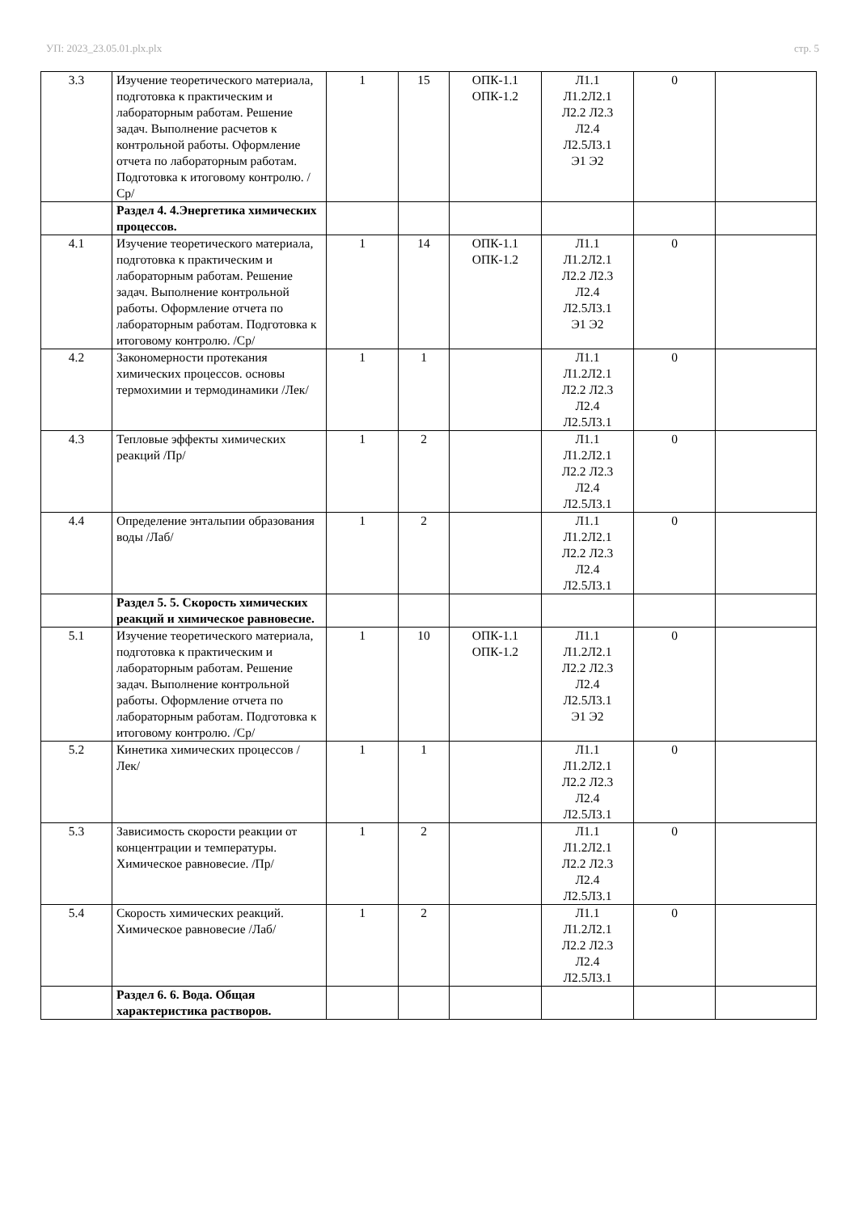УП: 2023_23.05.01.plx.plx стр. 5
| 3.3 | Изучение теоретического материала, подготовка к практическим и лабораторным работам. Решение задач. Выполнение расчетов к контрольной работы. Оформление отчета по лабораторным работам. Подготовка к итоговому контролю. /Ср/ | 1 | 15 | ОПК-1.1 ОПК-1.2 | Л1.1 Л1.2Л2.1 Л2.2 Л2.3 Л2.4 Л2.5Л3.1 Э1 Э2 | 0 | |
| | Раздел 4. 4.Энергетика химических процессов. | | | | | | |
| 4.1 | Изучение теоретического материала, подготовка к практическим и лабораторным работам. Решение задач. Выполнение контрольной работы. Оформление отчета по лабораторным работам. Подготовка к итоговому контролю. /Ср/ | 1 | 14 | ОПК-1.1 ОПК-1.2 | Л1.1 Л1.2Л2.1 Л2.2 Л2.3 Л2.4 Л2.5Л3.1 Э1 Э2 | 0 | |
| 4.2 | Закономерности протекания химических процессов. основы термохимии и термодинамики /Лек/ | 1 | 1 | | Л1.1 Л1.2Л2.1 Л2.2 Л2.3 Л2.4 Л2.5Л3.1 | 0 | |
| 4.3 | Тепловые эффекты химических реакций /Пр/ | 1 | 2 | | Л1.1 Л1.2Л2.1 Л2.2 Л2.3 Л2.4 Л2.5Л3.1 | 0 | |
| 4.4 | Определение энтальпии образования воды /Лаб/ | 1 | 2 | | Л1.1 Л1.2Л2.1 Л2.2 Л2.3 Л2.4 Л2.5Л3.1 | 0 | |
| | Раздел 5. 5. Скорость химических реакций и химическое равновесие. | | | | | | |
| 5.1 | Изучение теоретического материала, подготовка к практическим и лабораторным работам. Решение задач. Выполнение контрольной работы. Оформление отчета по лабораторным работам. Подготовка к итоговому контролю. /Ср/ | 1 | 10 | ОПК-1.1 ОПК-1.2 | Л1.1 Л1.2Л2.1 Л2.2 Л2.3 Л2.4 Л2.5Л3.1 Э1 Э2 | 0 | |
| 5.2 | Кинетика химических процессов /Лек/ | 1 | 1 | | Л1.1 Л1.2Л2.1 Л2.2 Л2.3 Л2.4 Л2.5Л3.1 | 0 | |
| 5.3 | Зависимость скорости реакции от концентрации и температуры. Химическое равновесие. /Пр/ | 1 | 2 | | Л1.1 Л1.2Л2.1 Л2.2 Л2.3 Л2.4 Л2.5Л3.1 | 0 | |
| 5.4 | Скорость химических реакций. Химическое равновесие /Лаб/ | 1 | 2 | | Л1.1 Л1.2Л2.1 Л2.2 Л2.3 Л2.4 Л2.5Л3.1 | 0 | |
| | Раздел 6. 6. Вода. Общая характеристика растворов. | | | | | | |